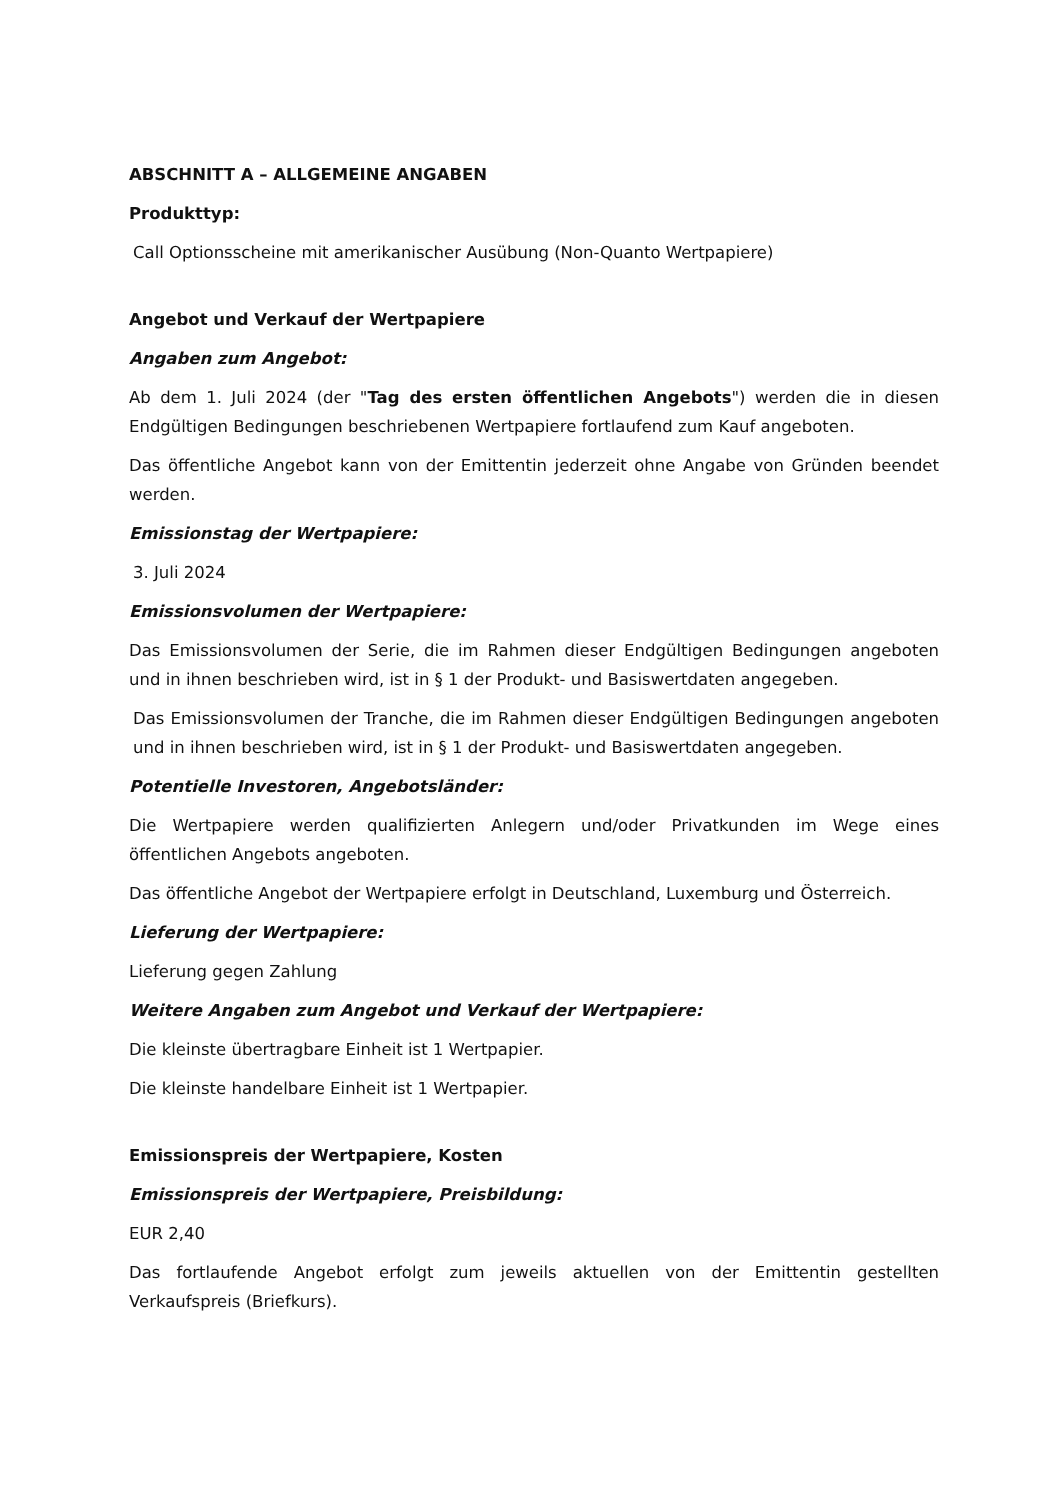ABSCHNITT A – ALLGEMEINE ANGABEN
Produkttyp:
Call Optionsscheine mit amerikanischer Ausübung (Non-Quanto Wertpapiere)
Angebot und Verkauf der Wertpapiere
Angaben zum Angebot:
Ab dem 1. Juli 2024 (der "Tag des ersten öffentlichen Angebots") werden die in diesen Endgültigen Bedingungen beschriebenen Wertpapiere fortlaufend zum Kauf angeboten.
Das öffentliche Angebot kann von der Emittentin jederzeit ohne Angabe von Gründen beendet werden.
Emissionstag der Wertpapiere:
3. Juli 2024
Emissionsvolumen der Wertpapiere:
Das Emissionsvolumen der Serie, die im Rahmen dieser Endgültigen Bedingungen angeboten und in ihnen beschrieben wird, ist in § 1 der Produkt- und Basiswertdaten angegeben.
Das Emissionsvolumen der Tranche, die im Rahmen dieser Endgültigen Bedingungen angeboten und in ihnen beschrieben wird, ist in § 1 der Produkt- und Basiswertdaten angegeben.
Potentielle Investoren, Angebotsländer:
Die Wertpapiere werden qualifizierten Anlegern und/oder Privatkunden im Wege eines öffentlichen Angebots angeboten.
Das öffentliche Angebot der Wertpapiere erfolgt in Deutschland, Luxemburg und Österreich.
Lieferung der Wertpapiere:
Lieferung gegen Zahlung
Weitere Angaben zum Angebot und Verkauf der Wertpapiere:
Die kleinste übertragbare Einheit ist 1 Wertpapier.
Die kleinste handelbare Einheit ist 1 Wertpapier.
Emissionspreis der Wertpapiere, Kosten
Emissionspreis der Wertpapiere, Preisbildung:
EUR 2,40
Das fortlaufende Angebot erfolgt zum jeweils aktuellen von der Emittentin gestellten Verkaufspreis (Briefkurs).